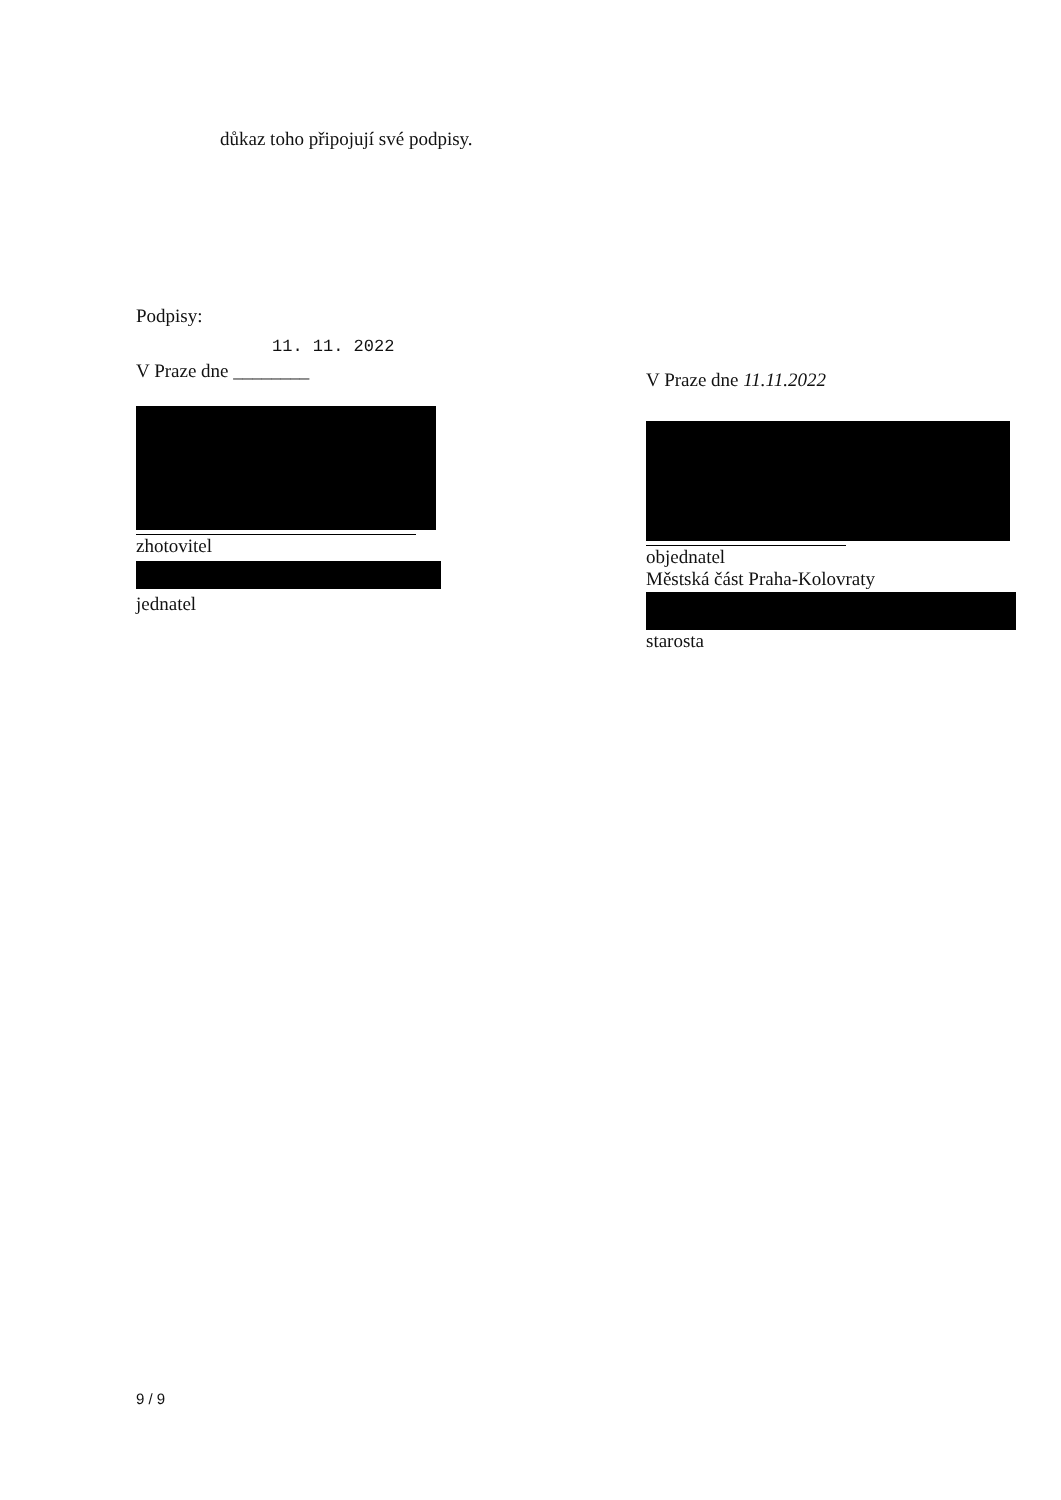důkaz toho připojují své podpisy.
Podpisy:
11. 11. 2022
V Praze dne ________
zhotovitel
jednatel
V Praze dne 11.11.2022
objednatel
Městská část Praha-Kolovraty
starosta
9 / 9